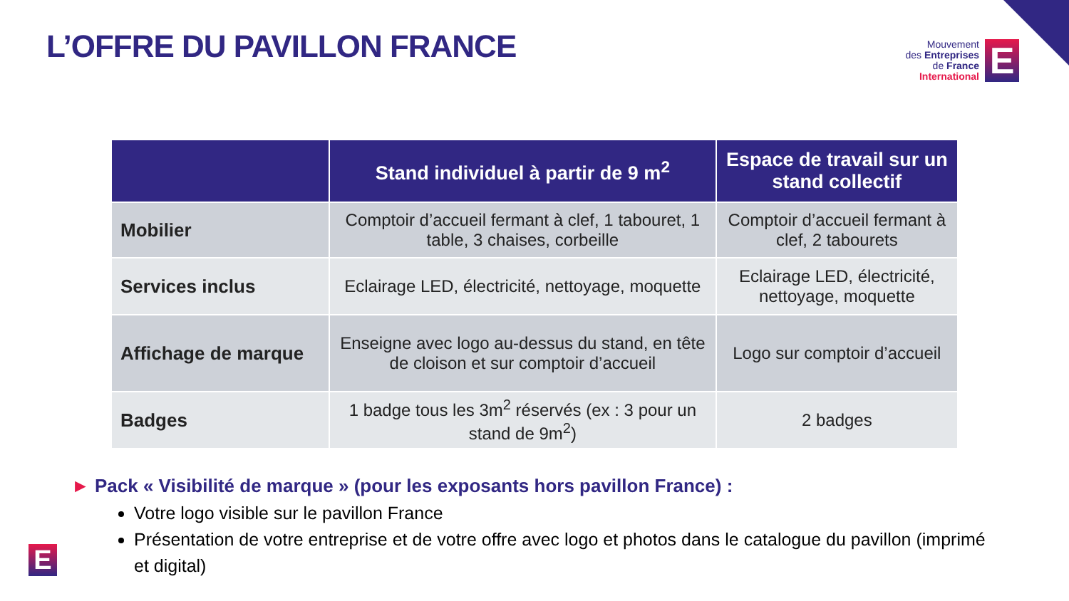L’OFFRE DU PAVILLON FRANCE
Mouvement
des Entreprises
de France
International
E
| | Stand individuel à partir de 9 m<sup>2</sup> | Espace de travail sur un stand collectif |
| --- | --- | --- |
| Mobilier | Comptoir d’accueil fermant à clef, 1 tabouret, 1 table, 3 chaises, corbeille | Comptoir d’accueil fermant à clef, 2 tabourets |
| Services inclus | Eclairage LED, électricité, nettoyage, moquette | Eclairage LED, électricité, nettoyage, moquette |
| Affichage de marque | Enseigne avec logo au-dessus du stand, en tête de cloison et sur comptoir d’accueil | Logo sur comptoir d’accueil |
| Badges | 1 badge tous les 3m<sup>2</sup> réservés (ex : 3 pour un stand de 9m<sup>2</sup>) | 2 badges |
► Pack « Visibilité de marque » (pour les exposants hors pavillon France) :
Votre logo visible sur le pavillon France
Présentation de votre entreprise et de votre offre avec logo et photos dans le catalogue du pavillon (imprimé et digital)
E